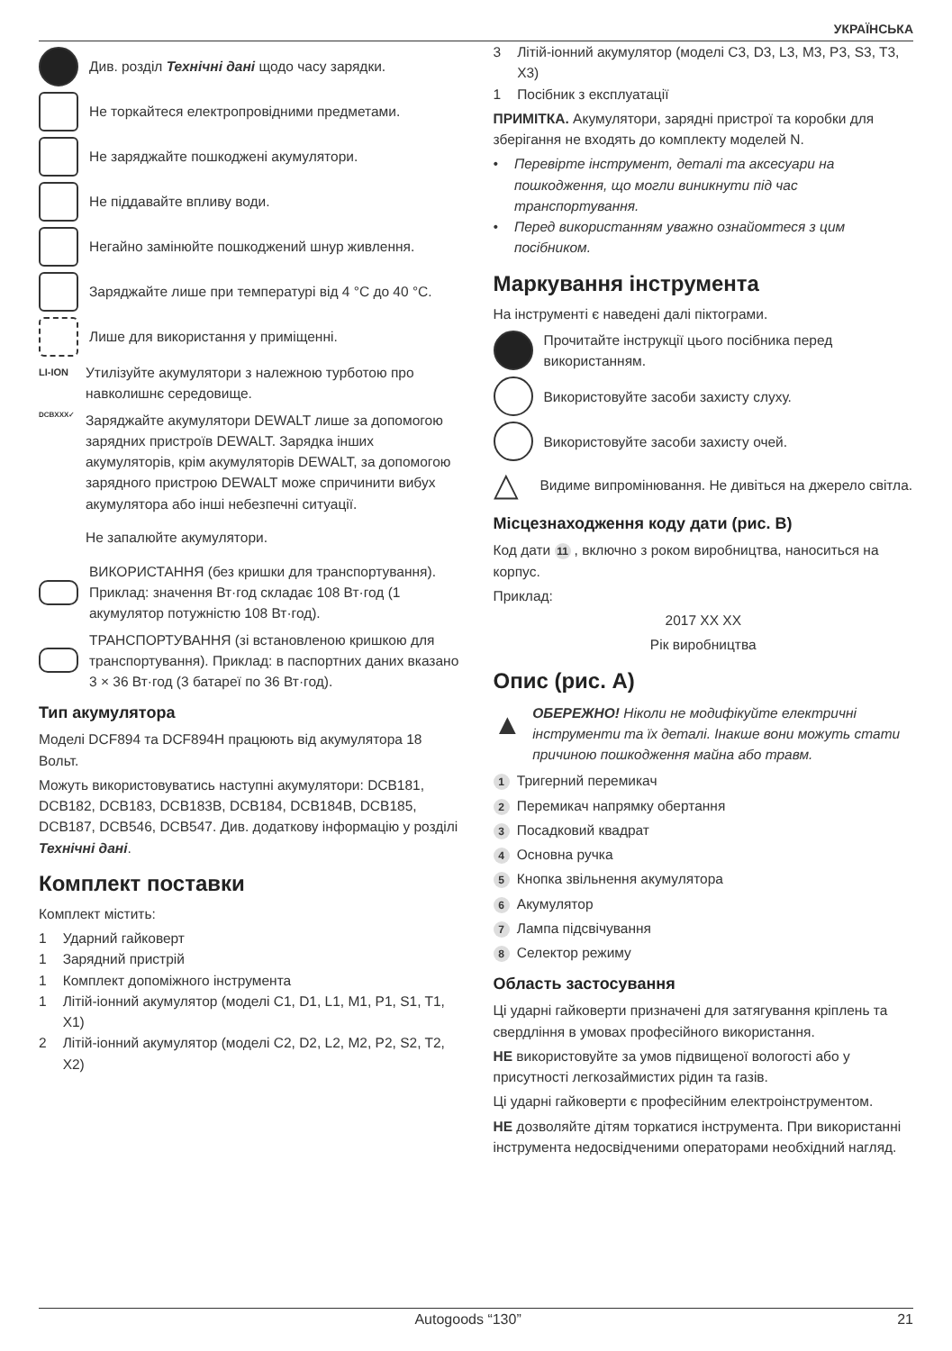УКРАЇНСЬКА
Див. розділ Технічні дані щодо часу зарядки.
Не торкайтеся електропровідними предметами.
Не заряджайте пошкоджені акумулятори.
Не піддавайте впливу води.
Негайно замінюйте пошкоджений шнур живлення.
Заряджайте лише при температурі від 4 °C до 40 °C.
Лише для використання у приміщенні.
LI-ION
Утилізуйте акумулятори з належною турботою про навколишнє середовище.
DCBXXX✓
Заряджайте акумулятори DEWALT лише за допомогою зарядних пристроїв DEWALT. Зарядка інших акумуляторів, крім акумуляторів DEWALT, за допомогою зарядного пристрою DEWALT може спричинити вибух акумулятора або інші небезпечні ситуації.
Не запалюйте акумулятори.
ВИКОРИСТАННЯ (без кришки для транспортування). Приклад: значення Вт·год складає 108 Вт·год (1 акумулятор потужністю 108 Вт·год).
ТРАНСПОРТУВАННЯ (зі встановленою кришкою для транспортування). Приклад: в паспортних даних вказано 3 × 36 Вт·год (3 батареї по 36 Вт·год).
Тип акумулятора
Моделі DCF894 та DCF894H працюють від акумулятора 18 Вольт.
Можуть використовуватись наступні акумулятори: DCB181, DCB182, DCB183, DCB183B, DCB184, DCB184B, DCB185, DCB187, DCB546, DCB547. Див. додаткову інформацію у розділі Технічні дані.
Комплект поставки
Комплект містить:
1 Ударний гайковерт
1 Зарядний пристрій
1 Комплект допоміжного інструмента
1 Літій-іонний акумулятор (моделі C1, D1, L1, M1, P1, S1, T1, X1)
2 Літій-іонний акумулятор (моделі C2, D2, L2, M2, P2, S2, T2, X2)
3 Літій-іонний акумулятор (моделі C3, D3, L3, M3, P3, S3, T3, X3)
1 Посібник з експлуатації
ПРИМІТКА. Акумулятори, зарядні пристрої та коробки для зберігання не входять до комплекту моделей N.
• Перевірте інструмент, деталі та аксесуари на пошкодження, що могли виникнути під час транспортування.
• Перед використанням уважно ознайомтеся з цим посібником.
Маркування інструмента
На інструменті є наведені далі піктограми.
Прочитайте інструкції цього посібника перед використанням.
Використовуйте засоби захисту слуху.
Використовуйте засоби захисту очей.
△
Видиме випромінювання. Не дивіться на джерело світла.
Місцезнаходження коду дати (рис. B)
Код дати 11, включно з роком виробництва, наноситься на корпус.
Приклад:
2017 XX XX
Рік виробництва
Опис (рис. A)
▲
ОБЕРЕЖНО! Ніколи не модифікуйте електричні інструменти та їх деталі. Інакше вони можуть стати причиною пошкодження майна або травм.
1 Тригерний перемикач
2 Перемикач напрямку обертання
3 Посадковий квадрат
4 Основна ручка
5 Кнопка звільнення акумулятора
6 Акумулятор
7 Лампа підсвічування
8 Селектор режиму
Область застосування
Ці ударні гайковерти призначені для затягування кріплень та свердління в умовах професійного використання.
НЕ використовуйте за умов підвищеної вологості або у присутності легкозаймистих рідин та газів.
Ці ударні гайковерти є професійним електроінструментом.
НЕ дозволяйте дітям торкатися інструмента. При використанні інструмента недосвідченими операторами необхідний нагляд.
Autogoods “130” 21